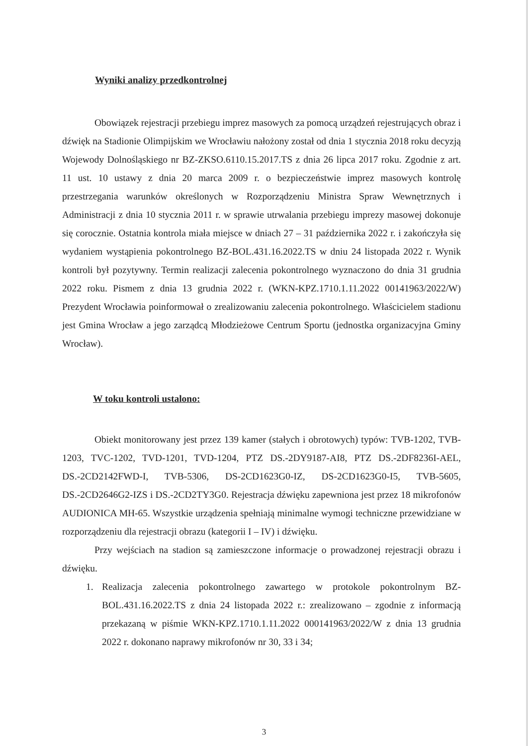Wyniki analizy przedkontrolnej
Obowiązek rejestracji przebiegu imprez masowych za pomocą urządzeń rejestrujących obraz i dźwięk na Stadionie Olimpijskim we Wrocławiu nałożony został od dnia 1 stycznia 2018 roku decyzją Wojewody Dolnośląskiego nr BZ-ZKSO.6110.15.2017.TS z dnia 26 lipca 2017 roku. Zgodnie z art. 11 ust. 10 ustawy z dnia 20 marca 2009 r. o bezpieczeństwie imprez masowych kontrolę przestrzegania warunków określonych w Rozporządzeniu Ministra Spraw Wewnętrznych i Administracji z dnia 10 stycznia 2011 r. w sprawie utrwalania przebiegu imprezy masowej dokonuje się corocznie. Ostatnia kontrola miała miejsce w dniach 27 – 31 października 2022 r. i zakończyła się wydaniem wystąpienia pokontrolnego BZ-BOL.431.16.2022.TS w dniu 24 listopada 2022 r. Wynik kontroli był pozytywny. Termin realizacji zalecenia pokontrolnego wyznaczono do dnia 31 grudnia 2022 roku. Pismem z dnia 13 grudnia 2022 r. (WKN-KPZ.1710.1.11.2022 00141963/2022/W) Prezydent Wrocławia poinformował o zrealizowaniu zalecenia pokontrolnego. Właścicielem stadionu jest Gmina Wrocław a jego zarządcą Młodzieżowe Centrum Sportu (jednostka organizacyjna Gminy Wrocław).
W toku kontroli ustalono:
Obiekt monitorowany jest przez 139 kamer (stałych i obrotowych) typów: TVB-1202, TVB-1203, TVC-1202, TVD-1201, TVD-1204, PTZ DS.-2DY9187-AI8, PTZ DS.-2DF8236I-AEL, DS.-2CD2142FWD-I, TVB-5306, DS-2CD1623G0-IZ, DS-2CD1623G0-I5, TVB-5605, DS.-2CD2646G2-IZS i DS.-2CD2TY3G0. Rejestracja dźwięku zapewniona jest przez 18 mikrofonów AUDIONICA MH-65. Wszystkie urządzenia spełniają minimalne wymogi techniczne przewidziane w rozporządzeniu dla rejestracji obrazu (kategorii I – IV) i dźwięku.
Przy wejściach na stadion są zamieszczone informacje o prowadzonej rejestracji obrazu i dźwięku.
1. Realizacja zalecenia pokontrolnego zawartego w protokole pokontrolnym BZ-BOL.431.16.2022.TS z dnia 24 listopada 2022 r.: zrealizowano – zgodnie z informacją przekazaną w piśmie WKN-KPZ.1710.1.11.2022 000141963/2022/W z dnia 13 grudnia 2022 r. dokonano naprawy mikrofonów nr 30, 33 i 34;
3